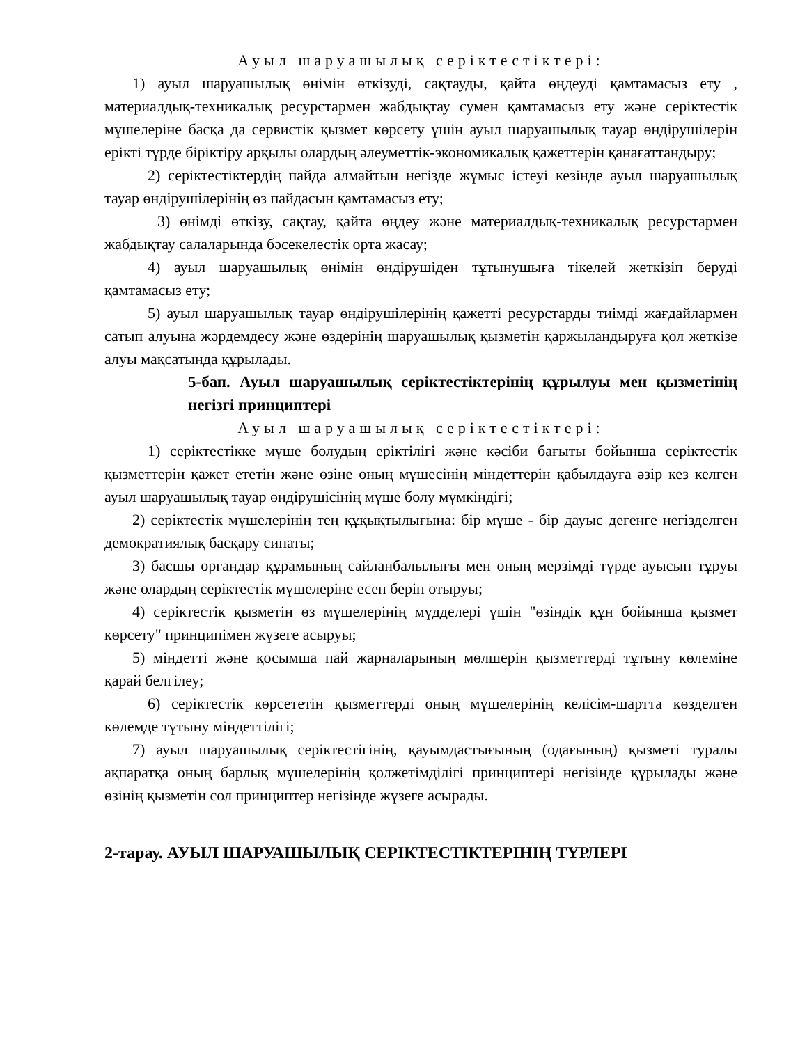Ауыл шаруашылық серіктестіктері:
1) ауыл шаруашылық өнімін өткізуді, сақтауды, қайта өңдеуді қамтамасыз ету , материалдық-техникалық ресурстармен жабдықтау сумен қамтамасыз ету және серіктестік мүшелеріне басқа да сервистік қызмет көрсету үшін ауыл шаруашылық тауар өндірушілерін ерікті түрде біріктіру арқылы олардың әлеуметтік-экономикалық қажеттерін қанағаттандыру;
2) серіктестіктердің пайда алмайтын негізде жұмыс істеуі кезінде ауыл шаруашылық тауар өндірушілерінің өз пайдасын қамтамасыз ету;
3) өнімді өткізу, сақтау, қайта өңдеу және материалдық-техникалық ресурстармен жабдықтау салаларында бәсекелестік орта жасау;
4) ауыл шаруашылық өнімін өндірушіден тұтынушыға тікелей жеткізіп беруді қамтамасыз ету;
5) ауыл шаруашылық тауар өндірушілерінің қажетті ресурстарды тиімді жағдайлармен сатып алуына жәрдемдесу және өздерінің шаруашылық қызметін қаржыландыруға қол жеткізе алуы мақсатында құрылады.
5-бап. Ауыл шаруашылық серіктестіктерінің құрылуы мен қызметінің негізгі принциптері
Ауыл шаруашылық серіктестіктері:
1) серіктестікке мүше болудың еріктілігі және кәсіби бағыты бойынша серіктестік қызметтерін қажет ететін және өзіне оның мүшесінің міндеттерін қабылдауға әзір кез келген ауыл шаруашылық тауар өндірушісінің мүше болу мүмкіндігі;
2) серіктестік мүшелерінің тең құқықтылығына: бір мүше - бір дауыс дегенге негізделген демократиялық басқару сипаты;
3) басшы органдар құрамының сайланбалылығы мен оның мерзімді түрде ауысып тұруы және олардың серіктестік мүшелеріне есеп беріп отыруы;
4) серіктестік қызметін өз мүшелерінің мүдделері үшін "өзіндік құн бойынша қызмет көрсету" принципімен жүзеге асыруы;
5) міндетті және қосымша пай жарналарының мөлшерін қызметтерді тұтыну көлеміне қарай белгілеу;
6) серіктестік көрсететін қызметтерді оның мүшелерінің келісім-шартта көзделген көлемде тұтыну міндеттілігі;
7) ауыл шаруашылық серіктестігінің, қауымдастығының (одағының) қызметі туралы ақпаратқа оның барлық мүшелерінің қолжетімділігі принциптері негізінде құрылады және өзінің қызметін сол принциптер негізінде жүзеге асырады.
2-тарау. АУЫЛ ШАРУАШЫЛЫҚ СЕРІКТЕСТІКТЕРІНІҢ ТҮРЛЕРІ